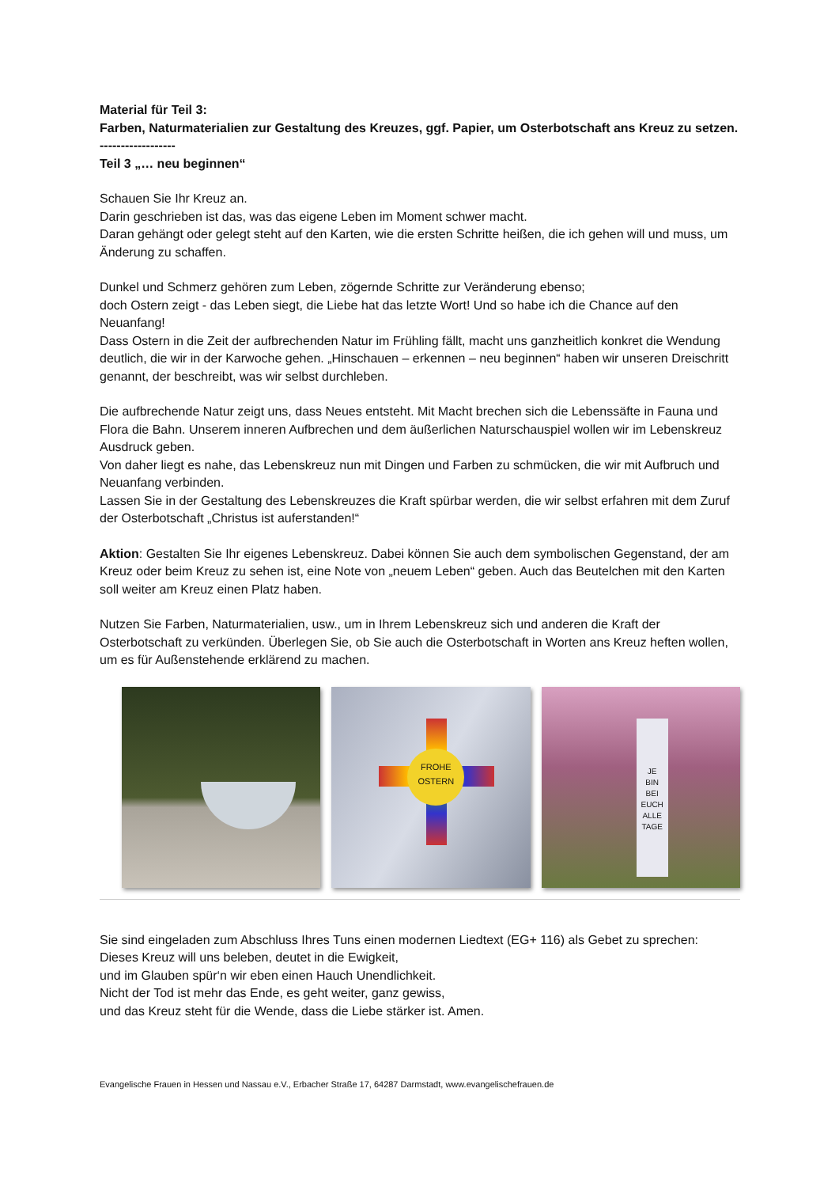Material für Teil 3:
Farben, Naturmaterialien zur Gestaltung des Kreuzes, ggf. Papier, um Osterbotschaft ans Kreuz zu setzen.
------------------
Teil 3 „… neu beginnen“
Schauen Sie Ihr Kreuz an.
Darin geschrieben ist das, was das eigene Leben im Moment schwer macht.
Daran gehängt oder gelegt steht auf den Karten, wie die ersten Schritte heißen, die ich gehen will und muss, um Änderung zu schaffen.
Dunkel und Schmerz gehören zum Leben, zögernde Schritte zur Veränderung ebenso;
doch Ostern zeigt - das Leben siegt, die Liebe hat das letzte Wort! Und so habe ich die Chance auf den Neuanfang!
Dass Ostern in die Zeit der aufbrechenden Natur im Frühling fällt, macht uns ganzheitlich konkret die Wendung deutlich, die wir in der Karwoche gehen. „Hinschauen – erkennen – neu beginnen“ haben wir unseren Dreischritt genannt, der beschreibt, was wir selbst durchleben.
Die aufbrechende Natur zeigt uns, dass Neues entsteht. Mit Macht brechen sich die Lebenssäfte in Fauna und Flora die Bahn. Unserem inneren Aufbrechen und dem äußerlichen Naturschauspiel wollen wir im Lebenskreuz Ausdruck geben.
Von daher liegt es nahe, das Lebenskreuz nun mit Dingen und Farben zu schmücken, die wir mit Aufbruch und Neuanfang verbinden.
Lassen Sie in der Gestaltung des Lebenskreuzes die Kraft spürbar werden, die wir selbst erfahren mit dem Zuruf der Osterbotschaft „Christus ist auferstanden!“
Aktion: Gestalten Sie Ihr eigenes Lebenskreuz. Dabei können Sie auch dem symbolischen Gegenstand, der am Kreuz oder beim Kreuz zu sehen ist, eine Note von „neuem Leben“ geben. Auch das Beutelchen mit den Karten soll weiter am Kreuz einen Platz haben.
Nutzen Sie Farben, Naturmaterialien, usw., um in Ihrem Lebenskreuz sich und anderen die Kraft der Osterbotschaft zu verkünden. Überlegen Sie, ob Sie auch die Osterbotschaft in Worten ans Kreuz heften wollen, um es für Außenstehende erklärend zu machen.
FROHE
OSTERN
JE
BIN
BEI
EUCH
ALLE
TAGE
Sie sind eingeladen zum Abschluss Ihres Tuns einen modernen Liedtext (EG+ 116) als Gebet zu sprechen:
Dieses Kreuz will uns beleben, deutet in die Ewigkeit,
und im Glauben spür‘n wir eben einen Hauch Unendlichkeit.
Nicht der Tod ist mehr das Ende, es geht weiter, ganz gewiss,
und das Kreuz steht für die Wende, dass die Liebe stärker ist. Amen.
Evangelische Frauen in Hessen und Nassau e.V., Erbacher Straße 17, 64287 Darmstadt, www.evangelischefrauen.de